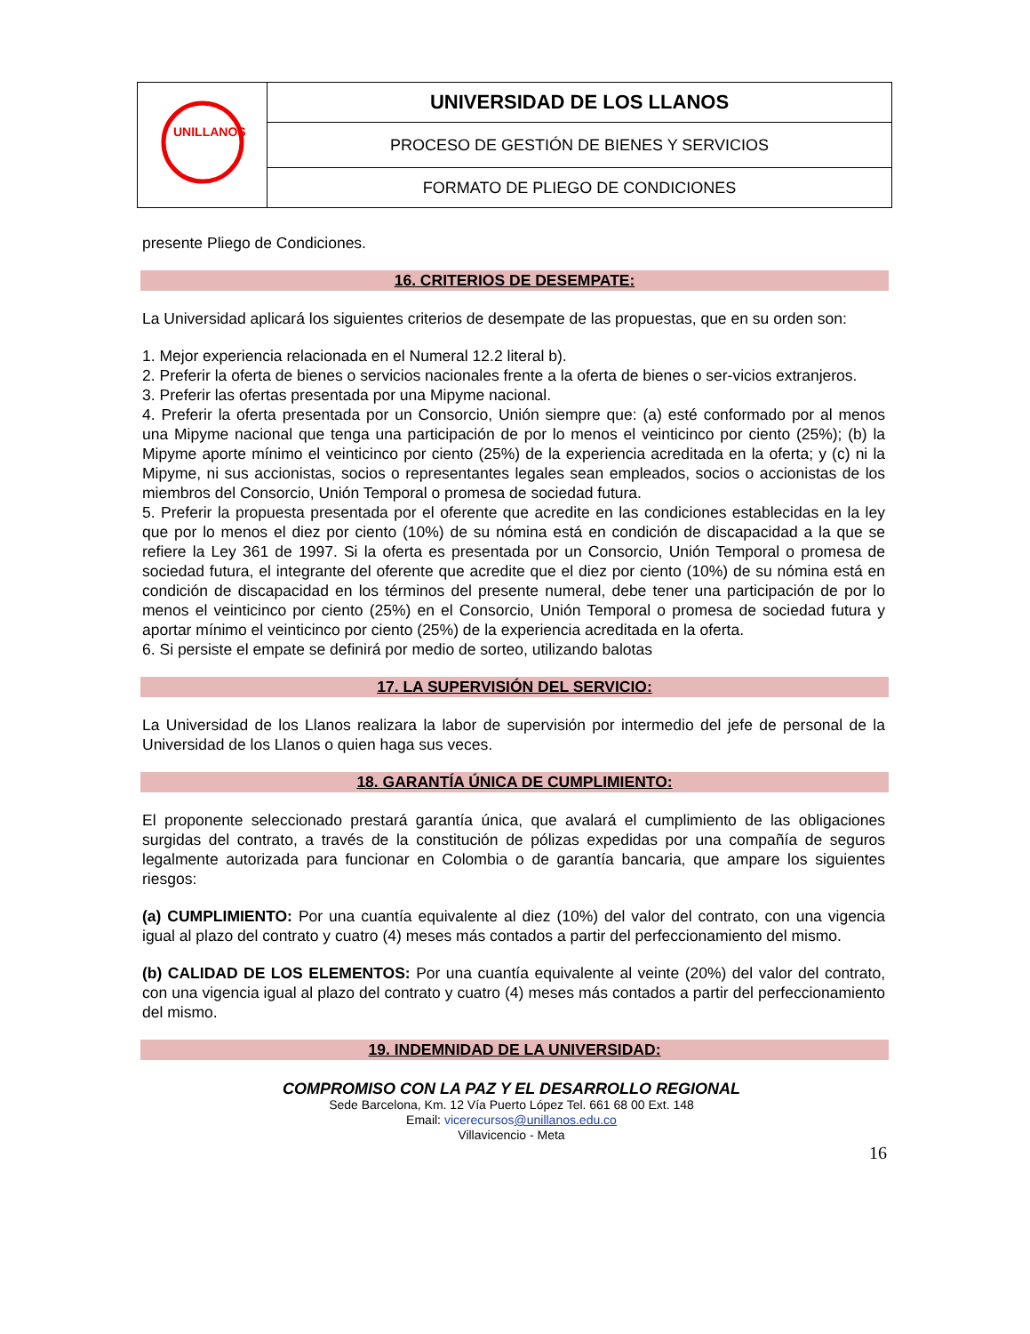| UNILLANOS | UNIVERSIDAD DE LOS LLANOS |
| | PROCESO DE GESTIÓN DE BIENES Y SERVICIOS |
| | FORMATO DE PLIEGO DE CONDICIONES |
presente Pliego de Condiciones.
16. CRITERIOS DE DESEMPATE:
La Universidad aplicará los siguientes criterios de desempate de las propuestas, que en su orden son:
1. Mejor experiencia relacionada en el Numeral 12.2 literal b).
2. Preferir la oferta de bienes o servicios nacionales frente a la oferta de bienes o ser-vicios extranjeros.
3. Preferir las ofertas presentada por una Mipyme nacional.
4. Preferir la oferta presentada por un Consorcio, Unión siempre que: (a) esté conformado por al menos una Mipyme nacional que tenga una participación de por lo menos el veinticinco por ciento (25%); (b) la Mipyme aporte mínimo el veinticinco por ciento (25%) de la experiencia acreditada en la oferta; y (c) ni la Mipyme, ni sus accionistas, socios o representantes legales sean empleados, socios o accionistas de los miembros del Consorcio, Unión Temporal o promesa de sociedad futura.
5. Preferir la propuesta presentada por el oferente que acredite en las condiciones establecidas en la ley que por lo menos el diez por ciento (10%) de su nómina está en condición de discapacidad a la que se refiere la Ley 361 de 1997. Si la oferta es presentada por un Consorcio, Unión Temporal o promesa de sociedad futura, el integrante del oferente que acredite que el diez por ciento (10%) de su nómina está en condición de discapacidad en los términos del presente numeral, debe tener una participación de por lo menos el veinticinco por ciento (25%) en el Consorcio, Unión Temporal o promesa de sociedad futura y aportar mínimo el veinticinco por ciento (25%) de la experiencia acreditada en la oferta.
6. Si persiste el empate se definirá por medio de sorteo, utilizando balotas
17. LA SUPERVISIÓN DEL SERVICIO:
La Universidad de los Llanos realizara la labor de supervisión por intermedio del jefe de personal de la Universidad de los Llanos o quien haga sus veces.
18. GARANTÍA ÚNICA DE CUMPLIMIENTO:
El proponente seleccionado prestará garantía única, que avalará el cumplimiento de las obligaciones surgidas del contrato, a través de la constitución de pólizas expedidas por una compañía de seguros legalmente autorizada para funcionar en Colombia o de garantía bancaria, que ampare los siguientes riesgos:
(a) CUMPLIMIENTO: Por una cuantía equivalente al diez (10%) del valor del contrato, con una vigencia igual al plazo del contrato y cuatro (4) meses más contados a partir del perfeccionamiento del mismo.
(b) CALIDAD DE LOS ELEMENTOS: Por una cuantía equivalente al veinte (20%) del valor del contrato, con una vigencia igual al plazo del contrato y cuatro (4) meses más contados a partir del perfeccionamiento del mismo.
19. INDEMNIDAD DE LA UNIVERSIDAD:
COMPROMISO CON LA PAZ Y EL DESARROLLO REGIONAL
Sede Barcelona, Km. 12 Vía Puerto López Tel. 661 68 00 Ext. 148
Email: vicerecursos@unillanos.edu.co
Villavicencio - Meta
16